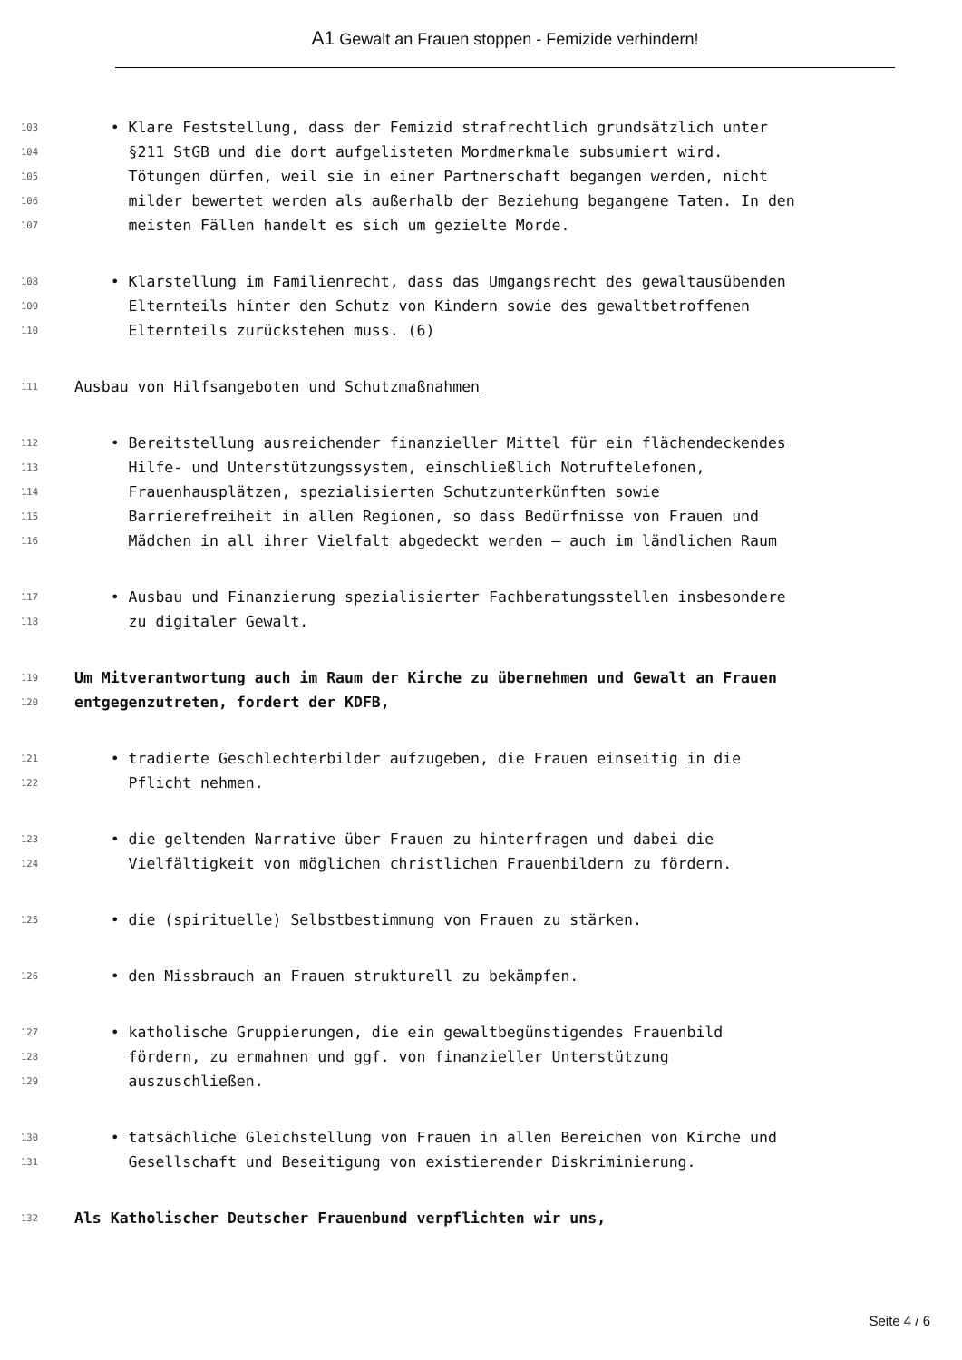A1 Gewalt an Frauen stoppen - Femizide verhindern!
103 • Klare Feststellung, dass der Femizid strafrechtlich grundsätzlich unter
104 §211 StGB und die dort aufgelisteten Mordmerkmale subsumiert wird.
105 Tötungen dürfen, weil sie in einer Partnerschaft begangen werden, nicht
106 milder bewertet werden als außerhalb der Beziehung begangene Taten. In den
107 meisten Fällen handelt es sich um gezielte Morde.
108 • Klarstellung im Familienrecht, dass das Umgangsrecht des gewaltausübenden
109 Elternteils hinter den Schutz von Kindern sowie des gewaltbetroffenen
110 Elternteils zurückstehen muss. (6)
111 Ausbau von Hilfsangeboten und Schutzmaßnahmen
112 • Bereitstellung ausreichender finanzieller Mittel für ein flächendeckendes
113 Hilfe- und Unterstützungssystem, einschließlich Notruftelefonen,
114 Frauenhausplätzen, spezialisierten Schutzunterkünften sowie
115 Barrierefreiheit in allen Regionen, so dass Bedürfnisse von Frauen und
116 Mädchen in all ihrer Vielfalt abgedeckt werden – auch im ländlichen Raum
117 • Ausbau und Finanzierung spezialisierter Fachberatungsstellen insbesondere
118 zu digitaler Gewalt.
119 Um Mitverantwortung auch im Raum der Kirche zu übernehmen und Gewalt an Frauen
120 entgegenzutreten, fordert der KDFB,
121 • tradierte Geschlechterbilder aufzugeben, die Frauen einseitig in die
122 Pflicht nehmen.
123 • die geltenden Narrative über Frauen zu hinterfragen und dabei die
124 Vielfältigkeit von möglichen christlichen Frauenbildern zu fördern.
125 • die (spirituelle) Selbstbestimmung von Frauen zu stärken.
126 • den Missbrauch an Frauen strukturell zu bekämpfen.
127 • katholische Gruppierungen, die ein gewaltbegünstigendes Frauenbild
128 fördern, zu ermahnen und ggf. von finanzieller Unterstützung
129 auszuschließen.
130 • tatsächliche Gleichstellung von Frauen in allen Bereichen von Kirche und
131 Gesellschaft und Beseitigung von existierender Diskriminierung.
132 Als Katholischer Deutscher Frauenbund verpflichten wir uns,
Seite 4 / 6